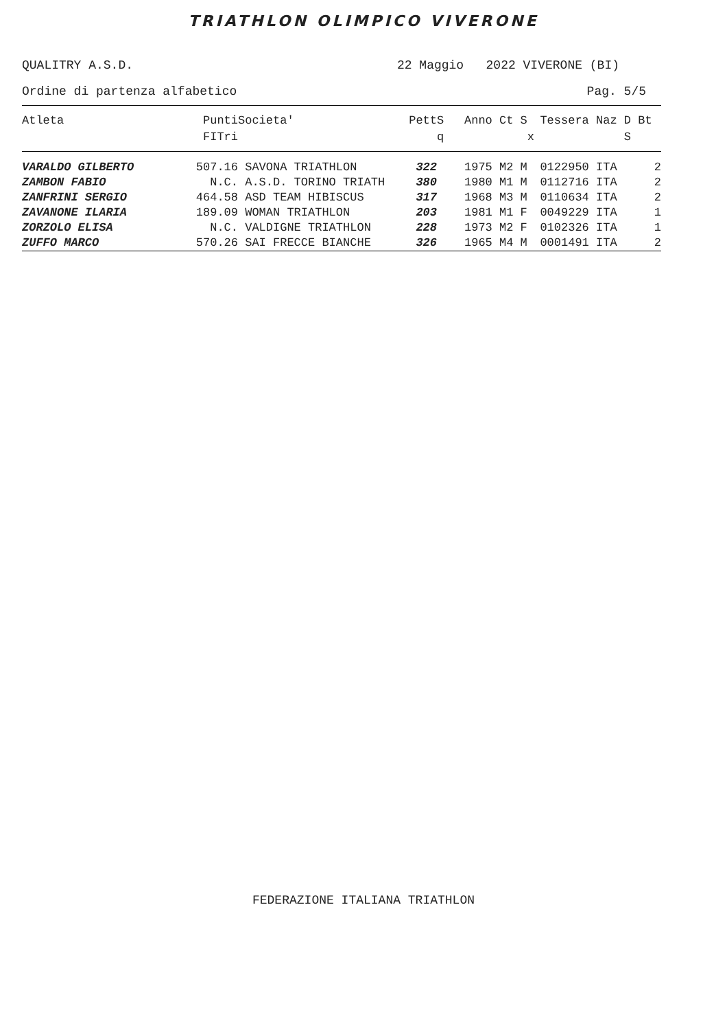TRIATHLON OLIMPICO VIVERONE
QUALITRY A.S.D. 22 Maggio 2022 VIVERONE (BI)
Ordine di partenza alfabetico Pag. 5/5
| Atleta | Punti FITri | Societa' | Pett | S q | Anno Ct S x | Tessera Naz D Bt S |
| --- | --- | --- | --- | --- | --- | --- |
| VARALDO GILBERTO | 507.16 | SAVONA TRIATHLON | 322 | | 1975 M2 M | 0122950 ITA 2 |
| ZAMBON FABIO | N.C. | A.S.D. TORINO TRIATH | 380 | | 1980 M1 M | 0112716 ITA 2 |
| ZANFRINI SERGIO | 464.58 | ASD TEAM HIBISCUS | 317 | | 1968 M3 M | 0110634 ITA 2 |
| ZAVANONE ILARIA | 189.09 | WOMAN TRIATHLON | 203 | | 1981 M1 F | 0049229 ITA 1 |
| ZORZOLO ELISA | N.C. | VALDIGNE TRIATHLON | 228 | | 1973 M2 F | 0102326 ITA 1 |
| ZUFFO MARCO | 570.26 | SAI FRECCE BIANCHE | 326 | | 1965 M4 M | 0001491 ITA 2 |
FEDERAZIONE ITALIANA TRIATHLON